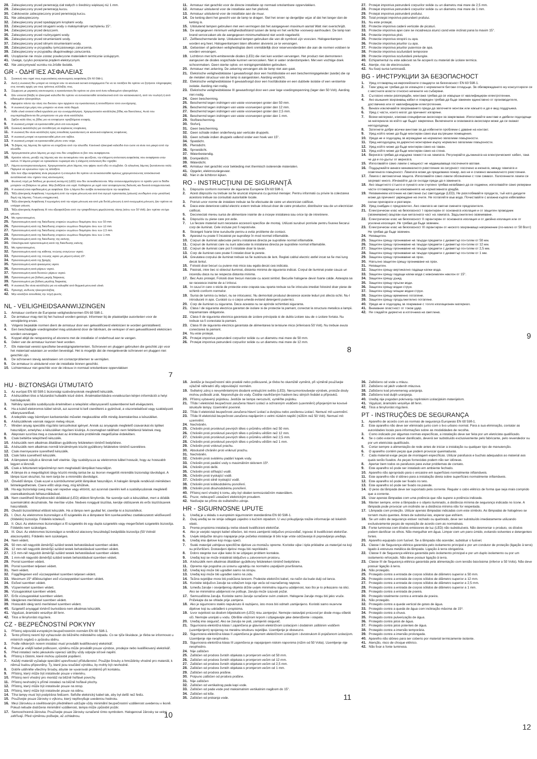28. Zabezpieczony przed penetracją ciał stałych o średnicy większej niż 1 mm.
29. Zabezpieczony przed penetracją kurzu.
30. Całokowicie zabezpieczony przed penetracją kurzu.
31. Nie zabezpieczony.
32. Zabezpieczony przed spadającymi kroplami wody.
33. Zabezpieczony przed strugami wody o maksymalnym nachyleniu 15°.
34. Zabezpieczony przed deszczem.
35. Zabezpieczony przed rozbryzgami wody.
36. Zabezpieczony przed strumieniami wody.
37. Zabezpieczony przed silnymi strumieniami wody.
38. Zabezpieczony w przypadku tymczasowego zanurzenia.
39. Zabezpieczony w przypadku długotrwałego zanurzenia.
40. Urządzenie nie może zostac powleczone materiałem termicznie izolującym.
41. Uwaga, ryzyko porażenia prądem elektrycznym.
42. Nie zatrzymywać wzroku na źródle światła.
GR - ΟΔΗΓΙΕΣ ΑΣΦΑΛΕΙΑΣ
1. Συσκευή που τηρεί τους ευρωπαϊκούς κανονισμούς ασφαλείας EN 60 598-1.
2. Αυτή η συσκευή δεν μπορεί να πεταχτεί σαν τα κανονικά αστικά απορρίμματα Για να τα πετάξετε θα πρέπει να ζητήσετε πληροφορίες στις τοπικές αρχές για τους τρόπους σύλλεξής τους.
3. Σύμφωνα με μερικούς κανονισμούς η εγκατάσταση θα πρέπει να γίνει από έναν ειδικευμένο ηλεκτρολόγο.
4. Εάν υποστεί βλάβη το ηλεκτρικό καλώδιο θα πρέπει να αντικατασταθεί αποκλειστικά από τον κατασκευαστή, από τον πωλητή ή από ειδικευμένο ηλεκτρολόγο.
5. Αφαιρείτε πάντα την τάση του δικτύου πριν αρχίσετε την εγκατάσταση ή οποιοδήποτε τύπο συντήρησης.
6. Η συσκευή έχει μέρη που μπορούν να είναι πολύ θερμά.
7. Κάθε υλικό απαιτεί ειδικά εργαλεία για την συναρμολόγηση. Χρησιμοποιείτε κατάλληλες βίδες και δακτύλιους. Αυτά που συμπεριλαμβάνονται θα μπορούσαν να μην είναι κατάλληλα.
8. Σφίξτε καλά όλες τις βίδες για να αποφύγετε προβλήματα επαφής.
9. Η συσκευή μπορεί να εγκατασταθεί μόνο στο εσωτερικό.
10. Συσκευή ακατάλληλη για τοποθέτηση σε εύφλεκτες επιφάνειες.
11. Η συσκευή δεν είναι κατάλληλη προς απευθείας εγκατάσταση σε κανονικά εύφλεκτες επιφάνειες.
12. Η συσκευή μπορεί να εγκατασταθεί μόνο στο ταβάνι.
13. Η συσκευή μπορεί να εγκατασταθεί μόνον στον τοίχο.
14. Το βάρος της λάμπας θα πρέπει να στηρίζεται από την αλυσίδα. Κανονικό ηλεκτρικό καλώδιο έτσι ώστε να είναι πιο μακρύ από την αλυσίδα.
15. Χρησιμοποιείτε μόνο λάμπες με ισχύ που δεν υπερβαίνει οι βατ που αναφέρονται.
16. Κρατάτε πάντα, μεταξύ της λάμπας και του αντικειμένου που φωτίζεται, την ελάχιστη απόσταση ασφαλείας που αναφέρεται στην εικόνα. Η λάμπα μπορεί να προκαλέσει πυρκαγιά εάν η ελάχιστη απόσταση δεν τηρηθεί.
17. Λάμπα αυτοπροστατευόμενη. Χρησιμοποιείτε μόνο λάμπες που φέρου αυτό εδώ το σύμβολο. Οι αλογόνες λάμπες ζεσταίνονται πολύ. Περίμενε να κρυώσουν πριν τις αλλάξετε.
18. Εάν ένα τζάμι ασφαλείας είναι ραγισμένο ή σπασμένο θα πρέπει να αντικατασταθεί αμέσως χρησιμοποιώντας αποκλειστικά ανταλλακτικά που τηρούν τους κανονισμούς.
19. Φωτεινή πηγή με διόδους με φωτεινή εκπομπή (LED) που δεν αντικαθιστούνται. Μην αποσυναρμολογήστε το προϊόν γιατί οι δίοδοι μπορούν να βλάψουν τα μάτια. Μην βυθίζεται στο νερό. Καθαρίστε με υγρό πανί αποφεύγοντας διαλυτές και δυνατά απορρυπαντικά.
20. Η συσκευή είναι εφοδιασμένη με ασφάλεια. Εάν η λάμπα δεν ανάβει αντικαταστήστε την ασφάλεια.
21. Τάξη ηλεκτρικής Ασφάλειας I εγγυημένη από την κύρια μόνωση και από ένα αγωγό προστασίας (γείωση) συνδεμένο στην μεταλλική δομή της λάμπας. Γείωση υποχρεωτική.
22. Τάξη ηλεκτρικής Ασφάλειας II εγγυημένη από την κύρια μόνωση και από μία διπλή μόνωση ή από ενισχυμένη μόνωση. Δεν πρέπει να υπάρχει γείωση.
23. Τάξη ηλεκτρικής Ασφάλειας III που εξασφαλίζεται από την τροφοδότηση χαμηλώτατης τάσης (κάτω των 50 Volt). Δεν πρέπει να έχει γείωση.
24. Μη προστατευμένη.
25. Προστατευμένη κατά της διείσδυσης στερεών σωμάτων διαμέτρου άνω των 50 mm.
26. Προστατευμένη κατά της διείσδυσης στερεών σωμάτων διαμέτρου άνω των 12 mm.
27. Προστατευμένη κατά της διείσδυσης στερεών σωμάτων διαμέτρου άνω των 2,5 mm.
28. Προστατευμένη κατά της διείσδυσης στερεών σωμάτων διαμέτρου άνω των 1 mm.
29. Προστατευμένη κατά της διείσδυσης της σκόνης.
30. Ολοκληρωτικά προστατευμένη κατά της διείσδυσης σκόνης.
31. Μη προστατευμένη.
32. Προστατευμένη κατά της κάθετης πτώσης σταγώνων νερού.
33. Προστατευμένη κατά της πτώσης νερού με μέγιστη κλίση 15º.
34. Προστατευμένη κατά της βροχής.
35. Προστατευμένη κατά ψεκασμούς νερού.
36. Προστατευμένη κατά ρίψεων νερού.
37. Προστατευμένη κατά δυνατών ρίψεων νερού.
38. Προστατευμένη για βύθιση μικρής διάρκειας.
39. Προστατευμένη για βύθιση μεγάλης διαρκείας.
40. Η συσκευή δεν είναι κατάλληλη για να καλυφθεί από θερμικά μονωτικό υλικό.
41. Προσοχή, κίνδυνος ηλεκτροπληξίας.
42. Μην κοιτάζετε απευθείας την πηγή φωτός.
NL - VEILIGHEIDSAANWIJZINGEN
1. Armatuur conform de Europese veiligheidsnormen EN 60 598-1.
2. De armatuur mag niet bij het huisvuil worden gestopt. Informeer bij de plaatselijke autoriteiten voor de verwijdering ervan.
3. Volgens bepaalde normen dient de armatuur door een gekwalificeerd elektricien te worden geïnstalleerd.
4. Een beschadigde voedingskabel mag uitsluitend door de fabrikant, de verkoper of een gekwalificeerd elektricien worden vervangen.
5. Koppel altijd de netspanning af alvorens met de installatie of onderhoud aan te vangen.
6. Delen van de armatuur kunnen heet worden.
7. Elk materiaal vereist specifieke bevestigingselementen. Schroeven en pluggen gebruiken die geschikt zijn voor het materiaal waaraan ze worden bevestigd. Het is mogelijk dat de meegeleverde schroeven en pluggen niet geschikt zijn.
8. De schroeven stevig aandraaien om contactproblemen te vermijden.
9. De armatuur is uitsluitend voor de installatie binnen geschikt.
10. Lichtarmatuur niet geschikt voor de inbouw in normaal ontvlambare oppervlakken
7
11. Armatuur niet geschikt voor de directe installatie op normaal ontvlambare oppervlakken.
12. Armatuur uitsluitend voor de installatie aan het plafond.
13. Armatuur uitsluitend voor de installatie aan de muur.
14. De ketting dient het gewicht van de lamp te dragen. Stel het snoer op dergelijke wijze af dat het langer dan de ketting is.
15. Uitsluitend lampen gebruiken met een vermogen dat het aangegeven maximum aantal Watt niet overschrijdt.
16. De aangegeven minimum veiligheidsafstand tussen de lamp en het verlichte voorwerp aanhouden. De lamp kan brand veroorzaken als de aangegeven minimumafstand niet wordt nageleefd.
17. Zelfbeschermende lamp. Uitsluitend lampen gebruiken die van dit symbool zijn voorzien. Halogeenlampen worden erg heet. Halogeenlampen laten afkoelen alvorens ze te vervangen.
18. Gebarsten of gebroken veiligheidsglas dient onmiddellijk door reserveonderdelen die aan de normen voldoen te worden vervangen.
19. Lichtbron met licht-emitterende diodes (LED) die niet kan worden vervangen. Het product niet demonteren aangezien de diodes oogschade kunnen veroorzaken. Niet in water onderdompelen. Met een vochtige doek schoonmaken. Geen sterke oplos- en reinigingsmiddelen gebruiken.
20. Armatuur met zekering. De zekering vervangen als de lamp niet aan gaat.
21. Elektrische veiligheidsklasse I gewaarborgd door een hoofdisolatie en een beschermingsgeleider (aarde) die op de metalen structuur van de lamp is aangesloten. Aarding verplicht.
22. Elektrische veiligheidsklasse II gewaarborgd door een hoofdisolatie en een dubbele isolatie of een versterkte isolatie. Aarding niet nodig.
23. Elektrische veiligheidsklasse III gewaarborgd door een zeer lage voedingsspanning (lager dan 50 Volt). Aarding niet nodig.
24. Geen bescherming.
25. Beschermd tegen indringen van vaste voorwerpen groter dan 50 mm.
26. Beschermd tegen indringen van vaste voorwerpen groter dan 12 mm.
27. Beschermd tegen indringen van vaste voorwerpen groter dan 2,5 mm.
28. Beschermd tegen indringen van vaste voorwerpen groter dan 1 mm.
29. Stofbescherming.
30. Stofvrij.
31. Geen bescherming.
32. Geen schade indien onderhevig aan verticale druppels.
33. Geen schade indien druppels vallend onder een hoek van 15°.
34. Spatdicht.
35. Plensdicht.
36. Sproeidicht.
37. Waterbestendig.
38. Dompeldicht.
39. Waterdicht.
40. Armatuur niet geschikt voor bekleding met thermisch isolerende materialen.
41. Opgelet, elektrocutiegevaar.
42. Niet in de lichtbron kijken.
RO - INSTRUCŢIUNI DE SIGURANŢĂ
1. Dispozitiv conform normelor de siguranta Europene EN 60 598-1.
2. Acest dispozitiv nu trebuie sa fie aruncat impreuna cu gunoiul menajer. Pentru informatii cu privire la colectarea acestora trebuie sa consultati autoritatile locale.
3. Potrivit unor norme de instalare trebuie sa fie efectuate de catre un electrician calificat.
4. Daca este deteriorat cablul electric extern trebuie inlocuit doar de catre productor, distribuitor sau de un electrician calificat.
5. Deconectati mereu sursa de alimentare inainte de a incepe instalarea sau orice tip de intretinere.
6. Dispozitiv cu piese care pot arde.
7. La fiecare material sunt necesare accesorii specifice de montaj. Utilizati suruburi potrivite pentru fixarea fiecarui corp de iluminat. Cele incluse pot fi nepotrivite.
8. Strangeti foarte bine suruburile pentru a evita probleme de contact.
9. Aparatul nu poate fi încastrat pe suprafeţe în mod normal inflamabile.
10. Corpuri de iluminat adecvate pentru instalarea directa pe suprafete normal inflamabile.
11. Corpuri de iluminat care nu sunt adecvate la instalarea directa pe suprafete normal inflamabile.
12. Corpuri de iluminat care pot fi instalate doar la tavan.
13. Corp de iluminat care poate fi instalat doar la perete.
14. Greutatea corpului de iluminat trebuie sa fie sustinuta de lant. Reglati cablul electric astfel incat sa fie mai lung decat lantul.
15. Folositi doar becuri cu putere mai mica sau egala decat cea indicata.
16. Pastrati, intre bec si obiectul iluminat, distanta minima de siguranta indicat. Corpul de iluminat poate cauza un incendiu daca nu se respecta distanta minima.
17. Bec Auto protejat. Folositi doar becuri marcate cu acest simbol. Becurile halogene devin foarte calde. Asteapta sa se raceasca inainte de a-l inlocui.
18. In cazul in care o sticla de protectie este crapata sau sparta trebuie sa fie inlocuita imediat folosind doar piese de schimb conform normelor.
19. Sursa de lumina cu leduri, nu se inlocuiesc. Nu demontati produsul deoarece aceste leduri pot afecta ochii. Nu-l introduceti in apa. Curatati cu o carpa umeda evitand detergenti puternici.
20. Corp de iluminat cu siguranta. Daca aceasta nu se aprinde schimbati siguranta.
21. Clasa I de siguranta electrica garantat de isolare si de protectie la pamant, conectat la structura metalica a lampii. Impamantare obligatorie.
22. Clasa II de siguranta electrica garantata de izolare principala si de dubla izolare sau de o izolare fortata. Nu trebuie sa fi conectata la pamant.
23. Clasa III de siguranta electrica garantata de alimentarea la tensiune mica (inferioara 50 Volt). Nu trebuie avuta conectarea la pamant.
24. Nu este protejat.
25. Protejat impotriva patrunderii corpurilor solide cu un diametru mai mare de 50 mm.
26. Protejat impotriva patrunderii corpurilor solide cu un diametru mai mare de 12 mm.
8
27. Protejat impotriva patrunderii corpurilor solide cu un diametru mai mare de 2,5 mm.
28. Protejat impotriva patrunderii corpurilor solide cu un diametru mai mare de 1 mm.
29. Protejat impotriva patrunderii prafului.
30. Total protejat impotriva patrunderii prafului.
31. Nu este protejat.
32. Protectie impotriva caderii verticale de picaturi.
33. Protectie impotriva apei care se incadreaza atunci cand este inclinat pana la maxim 15°.
34. Protectie impotriva ploii.
35. Protectie impotriva stropirii cu apa.
36. Protectie impotriva jeturilor cu apa.
37. Protectie impotriva jeturilor puternice de apa.
38. Protectie impotriva scufundarii temporare
39. Protectie impotriva scufundarii prelungite.
40. Echipamentul nu este adecvat sa fie acoperit cu material de izolare termica.
41. Atenţie, risc de electrocutare.
42. Nu fixaţi sursa luminoasă.
BG - ИНСТРУКЦИИ ЗА БЕЗОПАСНОСТ
1. Уред отговарящ на европейските стандарти за безопасност EN 60 598-1.
2. Тази уред не трябва да се изхвърля с нормалните битови отпадъци. За обезвреждането му консултирате се с местните власти относно начините на събиране.
3. Съгласно някои разпоредби, монтажа трябва да се извърши от квалифициран електротехник.
4. Ако външния захранващ кабел е повреден трябва да бъде заменен единствено от производителя, доставчика или от квалифициран електротехник.
5. Винаги изключвайте захранването преди да започнете монтаж или какъвто и да е вид поддръжка.
6. Уред с части, които могат да причинят изгаряне.
7. Всеки материал, изисква специфични аксесоари за закрепване. Използвайте винтове и дюбели подходящи за материала за който ще бъдат закрепени. Включените в опаковката аксесоари може да се окажат неподходящи.
8. Затегнете добре всички винтове за да избегнете проблеми с даване на контакт.
9. Уред който може да бъде монтиран само във вътрешни помещения.
10. Уреда не е подходящ за вграждане на нормално запалими повърхности.
11. Уред неподходящ за директно монтиране върху нормално запалими повърхности.
12. Уред който може да бъде монтиран само на таван.
13. Уред който може да бъде монтиран само на стена.
14. Веригата трябва да издържа тежестта на лампата. Регулирайте дължината на електрическият кабел, така че да е по-дълъг от веригата.
15. Използвайте само лампи с мощност не надвишаваща посочените ватове.
16. Поддържайте винаги минималното разстояние за сигурност посочено в иконата, между лампата и осветената повърхност. Лампата може да предизвика пожар, ако не е спазено минималното разстояние.
17. Лампа с автоматична защита. Използвайте само лампи обозначени с този символ. Халогенните лампи се загряват много. Изчакайте да се охлади преди да я замените.
18. Ако защитното стъкло е пукнато или счупено трябва незабавно да се подмени, използвайте само резервни части отговарящи на изискванията на нормативната уредба.
19. Незаменяем източник на светлина със светодиоди (LED). Не разглобявайте продукта, тъй като диодите може да причинят увреждане на очите. Не потапяйте във вода. Почиствайте с влажна кърпа избягвайки силни препарати и разтвори.
20. Уред снабден с предпазител. Ако лампата не светне сменете предпазителя.
21. Електрически клас на безопасност I гарантиран от основната изолация и от защитен проводник (заземяване) свързан към металната част на лампата. Задължително заземяване.
22. Електрически клас на безопасност II гарантиран от основната изолация и от двойна изолация или от усилена изолация .Не трябва да бъде заземен.
23. Електрически клас на безопасност III гарантиран от ниското захранващо напрежение (по-малко от 50 Волт) Не трябва да бъде заземен.
24. Незащитен.
25. Защитен срещу проникване на твърди предмети с диаметър по-голям от 50 мм.
26. Защитен срещу проникване на твърди предмети с диаметър по-голям от 12 мм.
27. Защитен срещу проникване на твърди предмети с диаметър по-голям от 2,5 мм.
28. Защитен срещу проникване на твърди предмети с диаметър по-голям от 1 мм.
29. Защитен срещу проникване на прах.
30. Напълно защитен срещу проникване на прах.
31. Незащитен.
32. Защитен срещу вертикално падащи капки вода.
33. Защитен срещу падащи капки вода с максимален наклон от 15°.
34. Защитен срещу дъжд.
35. Защитен срещу пръски води.
36. Защитен срещу водни струи.
37. Защитен срещу мощни водни струи.
38. Защитен срещу временно потапяне.
39. Защитен срещу продължително потапяне.
40. Уреда не е подходящ за покриване с топло изолационен материал.
41. Внимание опастност от токов удар.
42. Не гледайте директно в източника на светлина.
9
HU - BIZTONSÁGI ÚTMUTATÓ
1. Az európai EN 60 598-1 biztonsági szabványoknak megfelelő készülék.
2. A készüléket tilos a háztartási hulladék közé dobni. Ártalmatlanítására vonatkozóan kérjen információt a helyi hatóságoknál.
3. Néhány speciális szabályozás értelmében a telepítést villanyszerelő szakemberrel kell elvégeztetni.
4. Ha a külső elektromos kábel sérült, azt azonnal ki kell cseréltetni a gyártóval, a viszonteladóval vagy szakképzett villanyszerelővel.
5. A telepítés vagy bármilyen karbantartási művelet megkezdése előtt mindig áramtalanítsa a készüléket.
6. A készüléknek vannak nagyon meleg részei.
7. Minden anyag speciális rögzítési tartozékokat igényel. Annak az anyagnak megfelelő csavarokat és tipliket használjon, amelyhez a készüléket rögzíteni kívánja. A csomagban található nem feltétlenül felelnek meg.
8. Alaposan szorítsa meg a csavarokat az érintkezési problémák megelőzése érdekében.
9. Csak beltérbe telepíthető készülék.
10. A készülék nem alkalmas általában gyúlékony felületeken történő beépítésre.
11. A készülék nem alkalmas normál körülmények között gyúlékony felületekre történő szerelésre.
12. Csak mennyezetre szerelhető készülék.
13. Csak falra szerelhető készülék.
14. A lámpatest súlyát a láncnak kell viselnie. Úgy szabályozza az elektromos kábel hosszát, hogy az hosszabb legyen a láncnál.
15. Csak a feltüntetett teljesítményt nem meghaladó lámpákat használjon.
16. A lámpa és a megvilágított tárgy között mindig tartsa be az ikonon megjelölt minimális biztonsági távolságot. A lámpa tüzet okozhat, ha nem tartja be a minimális távolságot.
17. Önvédő lámpa. Csak ezzel a szimbólummal jelölt lámpákat használjon. A halogén lámpák rendkívüli mértékben felmelegedhetnek. Csere előtt várja meg, míg kihűlnek.
18. Ha egy biztonsági üveg meg van repedve vagy eltörött, azt azonnal cserélni kell a szabályozásnak megfelelő cserealkatrészek felhasználásával.
19. Nem cserélhető fénykibocsátó diódákkal (LED) ellátott fényforrás. Ne szerelje szét a készüléket, mert a diódák szemsérülést okozhatnak. Ne merítse vízbe. Nedves ronggyal tisztítsa, kerülje oldószerek és erős tisztítószerek használatát.
20. Olvadó biztosítékkal ellátott készülék. Ha a lámpa nem gyullad fel, cserélje ki a biztosítékot.
21. I. Oszt. Az elektromos biztonságot a fő szigetelés és a lámpatest fém szerkezetéhez csatlakoztatott védővezető (földelés) biztosítja. Földelés kötelező.
22. II. Oszt. Az elektromos biztonságot a fő szigetelés és egy dupla szigetelés vagy megerősített szigetelés biztosítja. Földelés nem szükséges.
23. III. Oszt. Az elektromos biztonságot a rendkívül alacsony feszültségű betáplálás biztosítja (50 Voltnál alacsonyabb). Földelés nem szükséges.
24. Nem védett.
25. 50 mm-nél nagyobb átmérőjű szilárd testek behatolásával szemben védett.
26. 12 mm-nél nagyobb átmérőjű szilárd testek behatolásával szemben védett.
27. 2,5 mm-nél nagyobb átmérőjű szilárd testek behatolásával szemben védett.
28. 1 mm-nél nagyobb átmérőjű szilárd testek behatolásával szemben védett.
29. Porral szemben védett.
30. Porral szemben teljesen védett.
31. Nem védett.
32. Függőlegesen eső vízcseppekkel szemben teljesen védett.
33. Maximum 15º dőlésszögben eső vízcseppekkel szemben védett.
34. Esővel szemben védett.
35. Vízpermettel szemben védett.
36. Vízsugarakkal szemben védett.
37. Erős vízsugarakkal szemben védett.
38. Ideiglenes merítéssel szemben védett.
39. Hosszabb ideig tartó merítéssel szemben védett.
40. Szigetelő anyaggal történő burkolásra nem alkalmas készülék.
41. Vigyázat, áramütés veszélye áll fenn.
42. Tilos a fényforrást rögzíteni.
CZ - BEZPEČNOSTNÍ POKYNY
1. Přístroj odpovídá evropským bezpečnostním normám EN 60 598-1.
2. Tento přístroj nesmí být vyhazován do běžného městského odpadu. Co se týče likvidace, je třeba se informovat u místních orgánů o způsobu sběru.
3. Podle některých norem instalaci musí provádět kvalifikovaný elektrikář.
4. Pokud je vnější kabel poškozen, výměnu může provádět pouze výrobce, prodejce nebo kvalifikovaný elektrikář.
5. Před instalací nebo jakoukoliv operací údržby vždy odpojte síťové napětí.
6. Přístroj s částmi, které mohou způsobit popálení.
7. Každý materiál vyžaduje speciální upevňovací příslušenství. Použijte šrouby a hmoždinky vhodné pro materiál, k němuž budou připevněny. Ty, které jsou součástí výrobku, by mohly být nevhodné.
8. Dobře utáhněte všechny šrouby, abyste se vyvarovali problémů při kontaktu.
9. Přístroj, který může být instalován pouze v interiéru.
10. Přístroj není vhodný pro montáž na běžně hořlavé povrchy.
11. Přístroj nevhodný k přímé instalaci na běžně hořlavé plochy.
12. Přístroj, který může být instalován pouze na strop.
13. Přístroj, který může být instalován pouze na stěnu.
14. Tíha lampy musí být podpírána řetězem. Seřiďte elektrický kabel tak, aby byl delší než řetěz.
15. Používejte pouze žárovky o výkonu, který nepřevyšuje uvedenou hodnotu.
16. Mezi žárovkou a osvětlovaným předmětem udržujte vždy minimální bezpečnostní vzdálenost uvedenou v ikoně. Pokud nebude dodržena minimální vzdálenost, lampa může způsobit požár.
17. Samoochranná žárovka. Používejte pouze žárovky označené tímto symbolem. Halogenové žárovky se velmi zahřívají. Před výměnou počkejte, až zchladnou.
10
18. Jestliže je bezpečnostní sklo prasklé nebo poškozené, je třeba ho okamžitě vyměnit, při výměně používejte výlučně náhradní díly odpovídající normám.
19. Světelný zdroj s nevyměnitelnými diodami emitujícími světlo (LED). Nerozmontovávejte výrobek, protože diody mohou poškodit zrak. Neponořujte do vody. Čistěte navlhčeným hadrem bez silných ředidel a přípravků.
20. Přístroj vybavený pojistkou. Jestliže se lampa nerozsvítí, vyměňte pojistku.
21. Třída I elektrická bezpečnost zaručena hlavní izolací a ochranným vodičem (uzemnění) připojeným ke kovové struktuře lampy. Uzemnění povinné.
22. Třída II elektrická bezpečnost zaručena hlavní izolací a dvojitou nebo zesílenou izolací. Nemusí mít uzemnění.
23. Třída III elektrická bezpečnost zaručena napájením o velmi nízkém napětí (nižším než 50 Volt). Nemusí mít uzemnění.
24. Nechráněn.
25. Chráněn proti proniknutí pevných těles o průměru větším než 50 mm.
26. Chráněn proti proniknutí pevných těles o průměru větším než 12 mm.
27. Chráněn proti proniknutí pevných těles o průměru větším než 2,5 mm.
28. Chráněn proti proniknutí pevných těles o průměru větším než 1 mm.
29. Chráněn proti vniknutí prachu.
30. Absolutně chráněn proti vniknutí prachu.
31. Nechráněn.
32. Chráněn proti svislému padání kapek vody.
33. Chráněn proti padání vody s maximálním sklonem 15º.
34. Chráněn proti dešti.
35. Chráněn proti stříkající vodě.
36. Chráněn proti tryskající vodě.
37. Chráněn proti silně tryskající vodě.
38. Chráněn proti krátkodobému ponoření.
39. Chráněn proti dlouhodobému ponoření.
40. Přístroj není vhodný k tomu, aby byl obalen termoizolačním materiálem.
41. Pozor, nebezpečí zasažení elektrickým proudem.
42. Nedívejte se přímo do světelného zdroje.
HR - SIGURNOSNE UPUTE
1. Uređaj je u skladu s europskim sigurnosnim standardima EN 60 598-1.
2. Ovaj uređaj se ne smije odlagati zajedno s kućnim otpadom. U vezi prikupljanja tražite informacije od lokalnih vlasti.
3. Prema propisima instalaciju treba obaviti kvalificirani električar.
4. Ako je vanjski napojni kabel oštećen, isti mora zamijeniti isključivo proizvođač, trgovac ili kvalificirani električar.
5. Uvijek isključite strujno napajanje prije početka instalacije ili bilo koje vrste održavanja ili popravljanja uređaja.
6. Uređaj ima djelove koji mogu opeći.
7. Svaki materijal zahtijeva specifične djelove za montažu opreme. Koristite vijke i tipla prikladne za materijal na koji su pričvršćeni. Dostavljeni djelovi mogu biti neprikladni.
8. Dobro stegnite sve vijke kako bi se izbjegao problem kontakta.
9. Uređaj koji se može instalirati isključivo u zatvorenom prostoru.
10. A készülék nem alkalmas általában gyúlékony felületeken történő beépítésre.
11. Oprema nije pogodna za izravnu ugradnju na normalno zapaljivim površinama.
12. Uređaj koji može biti ugrađen samo na stropu.
13. Uređaj koji može biti ugrađen samo na zidu.
14. Težina svjetiljke mora biti podržana lancem. Podesite električni kabel, na način da bude dulji od lanca.
15. Koristite isključivo žarulje sa voltažom koja nije veća od naznačenog napona.
16. Između žarulje i osvijetljenog objekta držite uvijek minimalnu sigurnu udaljenost, kao što je to prikazano na slici. Ako se minimalna udaljenost ne poštuje, žarulja može izazvati požar.
17. Samozaštitna žarulja. Koristite samo žarulje označene ovim znakom. Halogene žarulje mogu biti jako vruće. Pričekajte da se ohlade prije zamjene.
18. Ako je sigurnosno staklo napuknuto ili razbijeno, isto mora biti odmah zamijenjeno. Koristiti samo rezervne dijelove koji su usklađeni s propisima.
19. Izvor svjetlosti sa diodom blijeskalicom (LED) nisu zamjenjivi. Nemojte rastavljati proizvod jer diode mogu oštetiti oči. Nemojte uranjati u vodu. Obrišite vlažnom krpom i izbjegavajte jake deterdžente i otapala.
20. Uređaj ima osigurač. Ako se žarulja ne pali, zamijeniti osigurač.
21. Sigurnosna električna klasa I zajamčena je glavnom električnom izolacijom i dodatnim zaštitnim vodičem (uzemljenjem) spojenog na metalnu strukturu svjetiljke. Uzemljenje je obavezno.
22. Sigurnosna električna klasa II zajamčena je glavnom električnom izolacijom i dvostrukom ili pojačanom izolacijom. Uzemljenje nije neophodno.
23. Sigurnosna električna klasa III zajamčena je napajanjem niskim naponima (nižim od 50 Volta). Uzemljenje nije neophodno.
24. Nije zaštićen
25. Zaštićen od prodora čvrstih objekata s promjerom većim od 50 mm.
26. Zaštićen od prodora čvrstih objekata s promjerom većim od 12 mm.
27. Zaštićen od prodora čvrstih objekata s promjerom većim od 2,5 mm.
28. Zaštićen od prodora čvrstih objekata s promjerom većim od 1 mm.
29. Zaštićen od prodora prašine.
30. Potpuno zaštićen od prodora prašine.
31. Nije zaštićen
32. Zaštićen od vertikalnog pada kapi vode.
33. Zaštićen od pada vode pod maksimalnim vertikalnim nagibom do 15°.
34. Zaštićen od kiše.
35. Zaštićen od prskanja vode.
11
36. Zaštićeno od vode u mlazu.
37. Zaštićeno od jakih vodenih mlazova.
38. Zaštićeno kod privremenog uranjanja.
39. Zaštićeno kod duljih uranjanja.
40. Uređaj nije pogodan pokrivanju toplinskim izolacijskim materijalom.
41. Vigyázat, áramütés veszélye áll fenn.
42. Tilos a fényforrást rögzíteni.
PT - INSTRUÇÕES DE SEGURANÇA
1. Aparelho de acordo com as normas de segurança Europeias EN 60 598-1.
2. Este aparelho não deve ser eliminado junto com o lixo urbano normal. Para a sua eliminação, contatar as autoridades locais para informações sobre as modalidades de recolha.
3. Como indicado por algumas normas específicas, a instalação deve ser feita por um eletricista qualificado.
4. Se o cabo externo estiver danificado, deverá ser substituído exclusivamente pelo fabricante, pelo revendedor ou por um eletricista qualificado.
5. Cortar sempre a alimentação de rede antes de iniciar a instalação ou qualquer tipo de manutenção.
6. O aparelho contém peças que podem provocar queimaduras.
7. Cada material exige peças de montagem específicas. Utilizar parafusos e buchas adequados ao material aos quais serão fixados. As peças fornecidas podem não ser idóneas.
8. Apertar bem todos os parafusos para evitar problemas de contato.
9. Este aparelho só pode ser instalado em ambiente fechado.
10. Aparelho não apropriado para o encastre em superfícies normalmente inflamáveis.
11. Este aparelho não é idóneo para a instalação direta sobre superfícies normalmente inflamáveis.
12. Este aparelho só pode ser fixado no teto.
13. Este aparelho só pode ser fixado na parede.
14. O peso da lâmpada deve ser suportado pela corrente. Regular o cabo elétrico de forma que seja mais comprido que a corrente.
15. Usar apenas lâmpadas com uma potência que não supere a potência indicada.
16. Manter sempre, entre a lâmpada e o objeto iluminado, a distância mínima de segurança indicada no ícone. A lâmpada pode provocar um incêndio se a distância mínima não for respeitada.
17. Lâmpada com proteção. Utilizar apenas lâmpadas indicadas com este símbolo. As lâmpadas de halogéneo se tornam muito quentes. Antes de substituí-las, esperar que esfriem.
18. Se um vidro de segurança estiver rachado ou quebrado, deve ser substituído imediatamente utilizando exclusivamente peças de reposição de acordo com as normativas.
19. Fonte luminosa com díodos emissores de luz (LED) não substituíveis. Não desmontar o produto, os díodos podem danificar os olhos. Não mergulhar em água. Limpar com um pano úmido, evitando solventes e detergentes fortes.
20. Aparelho equipado com fusível. Se a lâmpada não acender, substituir o fusível.
21. Classe I de Segurança elétrica garantida pelo isolamento principal e por um condutor de proteção (ligação à terra) ligado à estrutura metálica da lâmpada. Ligação à terra obrigatória.
22. Classe II de Segurança elétrica garantida pelo isolamento principal e por um duplo isolamento ou por um isolamento reforçado. Não deve possuir ligação à terra.
23. Classe III de Segurança elétrica garantida pela alimentação com tensão baixíssima (inferior a 50 Volts). Não deve possuir ligação à terra.
24. Não protegido.
25. Protegido contra a entrada de corpos sólidos de diâmetro superior a 50 mm.
26. Protegido contra a entrada de corpos sólidos de diâmetro superior a 12 mm.
27. Protegido contra a entrada de corpos sólidos de diâmetro superior a 2,5 mm.
28. Protegido contra a entrada de corpos sólidos de diâmetro superior a 1 mm.
29. Protegido contra a entrada de poeira.
30. Protegido totalmente contra a entrada de poeira.
31. Não protegido.
32. Protegido contra a queda vertical de gotas de água.
33. Protegido contra a queda de água com inclinação máxima de 15º.
34. Protegido contra a chuva.
35. Protegido contra pulverização de água.
36. Protegido contra jatos de água.
37. Protegido contra jatos potentes de água.
38. Protegido contra a imersão temporária.
39. Protegido contra a imersão prolongada.
40. Aparelho não idóneo para ser coberto por material termicamente isolante.
41. Atenção, risco de choque elétrico.
42. Não fixar a fonte luminosa.
12